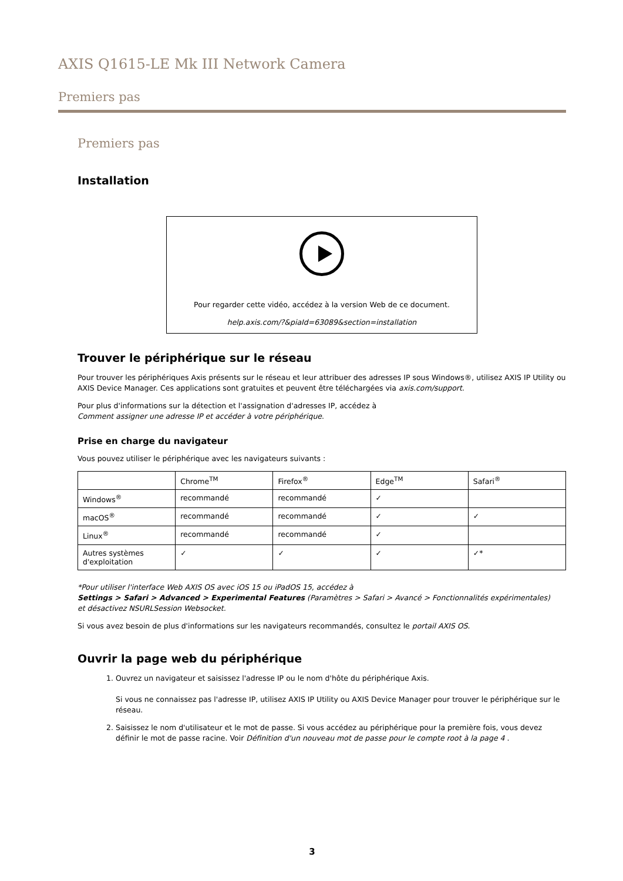AXIS Q1615-LE Mk III Network Camera
Premiers pas
Premiers pas
Installation
Pour regarder cette vidéo, accédez à la version Web de ce document.
help.axis.com/?&piaId=63089&section=installation
Trouver le périphérique sur le réseau
Pour trouver les périphériques Axis présents sur le réseau et leur attribuer des adresses IP sous Windows®, utilisez AXIS IP Utility ou AXIS Device Manager. Ces applications sont gratuites et peuvent être téléchargées via axis.com/support.
Pour plus d'informations sur la détection et l'assignation d'adresses IP, accédez à
Comment assigner une adresse IP et accéder à votre périphérique.
Prise en charge du navigateur
Vous pouvez utiliser le périphérique avec les navigateurs suivants :
| | Chrome<sup>TM</sup> | Firefox<sup>®</sup> | Edge<sup>TM</sup> | Safari<sup>®</sup> |
| --- | --- | --- | --- | --- |
| Windows<sup>®</sup> | recommandé | recommandé | ✓ | |
| macOS<sup>®</sup> | recommandé | recommandé | ✓ | ✓ |
| Linux<sup>®</sup> | recommandé | recommandé | ✓ | |
| Autres systèmes d'exploitation | ✓ | ✓ | ✓ | ✓* |
*Pour utiliser l'interface Web AXIS OS avec iOS 15 ou iPadOS 15, accédez à
Settings > Safari > Advanced > Experimental Features (Paramètres > Safari > Avancé > Fonctionnalités expérimentales)
et désactivez NSURLSession Websocket.
Si vous avez besoin de plus d'informations sur les navigateurs recommandés, consultez le portail AXIS OS.
Ouvrir la page web du périphérique
1. Ouvrez un navigateur et saisissez l'adresse IP ou le nom d'hôte du périphérique Axis.
Si vous ne connaissez pas l'adresse IP, utilisez AXIS IP Utility ou AXIS Device Manager pour trouver le périphérique sur le réseau.
2. Saisissez le nom d'utilisateur et le mot de passe. Si vous accédez au périphérique pour la première fois, vous devez définir le mot de passe racine. Voir Définition d'un nouveau mot de passe pour le compte root à la page 4 .
3